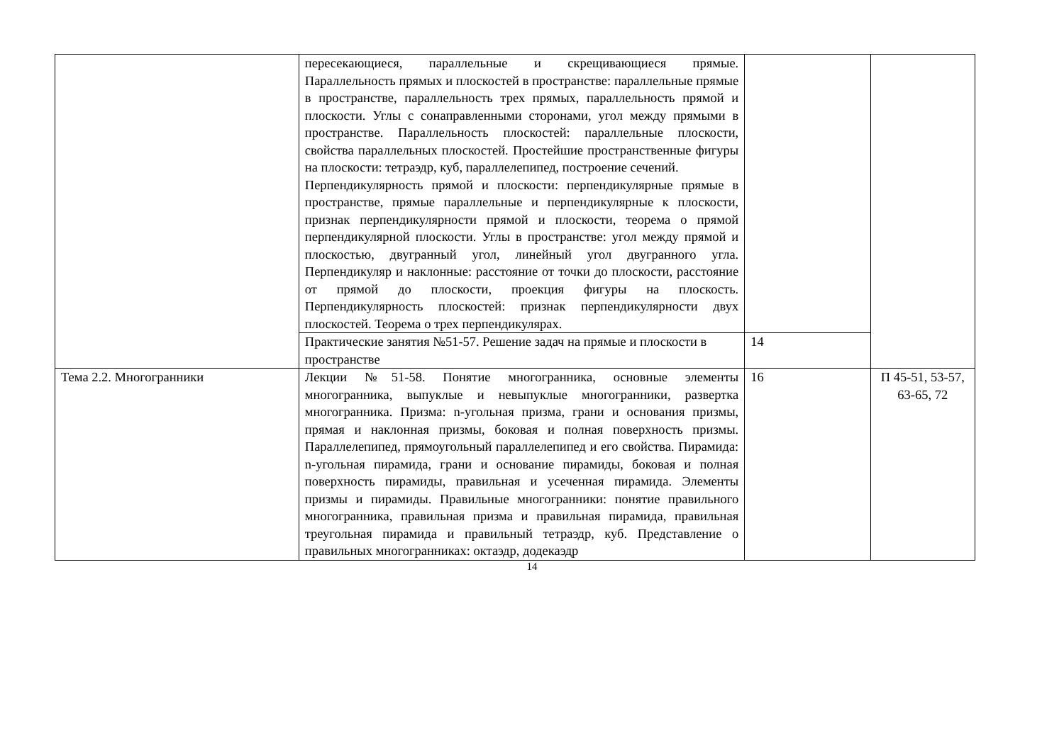| | пересекающиеся, параллельные и скрещивающиеся прямые. Параллельность прямых и плоскостей в пространстве: параллельные прямые в пространстве, параллельность трех прямых, параллельность прямой и плоскости. Углы с сонаправленными сторонами, угол между прямыми в пространстве. Параллельность плоскостей: параллельные плоскости, свойства параллельных плоскостей. Простейшие пространственные фигуры на плоскости: тетраэдр, куб, параллелепипед, построение сечений. Перпендикулярность прямой и плоскости: перпендикулярные прямые в пространстве, прямые параллельные и перпендикулярные к плоскости, признак перпендикулярности прямой и плоскости, теорема о прямой перпендикулярной плоскости. Углы в пространстве: угол между прямой и плоскостью, двугранный угол, линейный угол двугранного угла. Перпендикуляр и наклонные: расстояние от точки до плоскости, расстояние от прямой до плоскости, проекция фигуры на плоскость. Перпендикулярность плоскостей: признак перпендикулярности двух плоскостей. Теорема о трех перпендикулярах. | | |
| | Практические занятия №51-57. Решение задач на прямые и плоскости в пространстве | 14 | |
| Тема 2.2. Многогранники | Лекции №51-58. Понятие многогранника, основные элементы многогранника, выпуклые и невыпуклые многогранники, развертка многогранника. Призма: n-угольная призма, грани и основания призмы, прямая и наклонная призмы, боковая и полная поверхность призмы. Параллелепипед, прямоугольный параллелепипед и его свойства. Пирамида: n-угольная пирамида, грани и основание пирамиды, боковая и полная поверхность пирамиды, правильная и усеченная пирамида. Элементы призмы и пирамиды. Правильные многогранники: понятие правильного многогранника, правильная призма и правильная пирамида, правильная треугольная пирамида и правильный тетраэдр, куб. Представление о правильных многогранниках: октаэдр, додекаэдр | 16 | П 45-51, 53-57, 63-65, 72 |
14